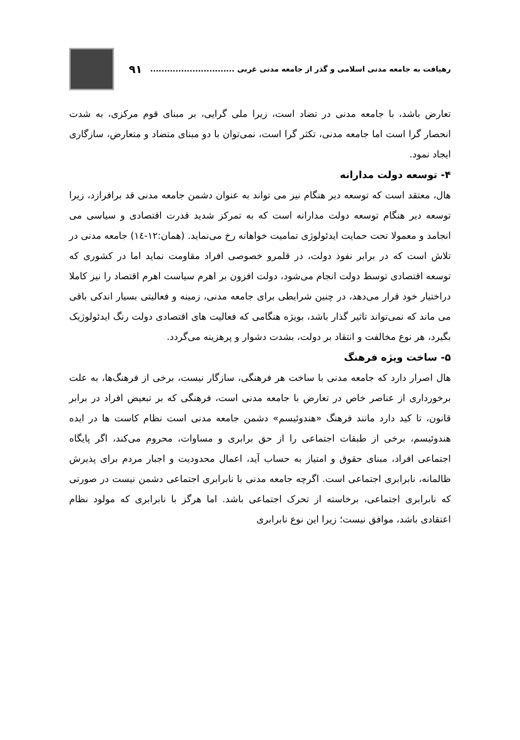رهیافت به جامعه مدنی اسلامی و گذر از جامعه مدنی غربی ..............................
۹۱
تعارض باشد، با جامعه مدنی در تضاد است، زیرا ملی گرایی، بر مبنای قوم مرکزی، به شدت انحصار گرا است اما جامعه مدنی، تکثر گرا است، نمی‌توان با دو مبنای متضاد و متعارض، سازگاری ایجاد نمود.
۴- توسعه دولت مدارانه
هال، معتقد است که توسعه دیر هنگام نیز می تواند به عنوان دشمن جامعه مدنی قد برافرازد، زیرا توسعه دیر هنگام توسعه دولت مدارانه است که به تمرکز شدید قدرت اقتصادی و سیاسی می انجامد و معمولا تحت حمایت ایدئولوژی تمامیت خواهانه رخ می‌نماید. (همان:۱۲-۱٤) جامعه مدنی در تلاش است که در برابر نفوذ دولت، در قلمرو خصوصی افراد مقاومت نماید اما در کشوری که توسعه اقتصادی توسط دولت انجام می‌شود، دولت افزون بر اهرم سیاست اهرم اقتصاد را نیز کاملا دراختیار خود قرار می‌دهد، در چنین شرایطی برای جامعه مدنی، زمینه و فعالیتی بسیار اندکی باقی می ماند که نمی‌تواند تاثیر گذار باشد، بویژه هنگامی که فعالیت های اقتصادی دولت رنگ ایدئولوژیک بگیرد، هر نوع مخالفت و انتقاد بر دولت، بشدت دشوار و پرهزینه می‌گردد.
۵- ساخت ویژه فرهنگ
هال اصرار دارد که جامعه مدنی با ساخت هر فرهنگی، سازگار نیست، برخی از فرهنگ‌ها، به علت برخورداری از عناصر خاص در تعارض با جامعه مدنی است، فرهنگی که بر تبعیض افراد در برابر قانون، تا کید دارد مانند فرهنگ «هندوئیسم» دشمن جامعه مدنی است نظام کاست ها در ایده هندوئیسم، برخی از طبقات اجتماعی را از حق برابری و مساوات، محروم می‌کند، اگر پایگاه اجتماعی افراد، مبنای حقوق و امتیاز به حساب آید، اعمال محدودیت و اجبار مردم برای پذیرش ظالمانه، نابرابری اجتماعی است. اگرچه جامعه مدنی با نابرابری اجتماعی دشمن نیست در صورتی که نابرابری اجتماعی، برخاسته از تحرک اجتماعی باشد. اما هرگز با نابرابری که مولود نظام اعتقادی باشد، موافق نیست؛ زیرا این نوع نابرابری